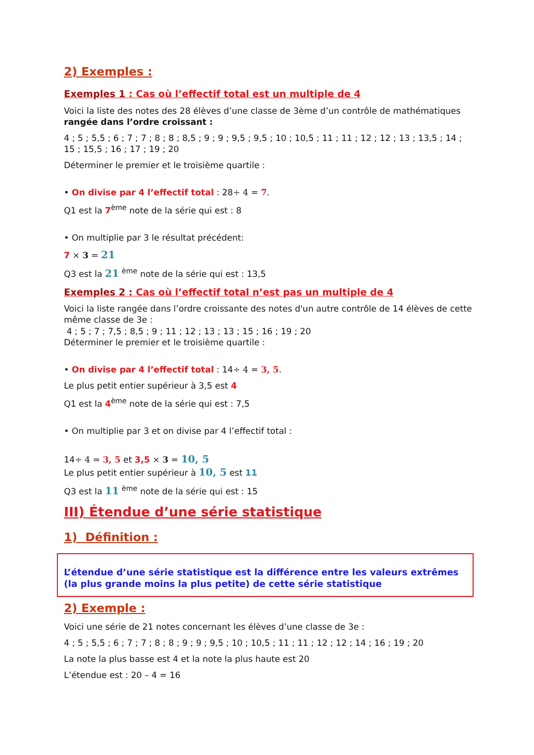2) Exemples :
Exemples 1 : Cas où l’effectif total est un multiple de 4
Voici la liste des notes des 28 élèves d’une classe de 3ème d’un contrôle de mathématiques rangée dans l’ordre croissant :
4 ; 5 ; 5,5 ; 6 ; 7 ; 7 ; 8 ; 8 ; 8,5 ; 9 ; 9 ; 9,5 ; 9,5 ; 10 ; 10,5 ; 11 ; 11 ; 12 ; 12 ; 13 ; 13,5 ; 14 ; 15 ; 15,5 ; 16 ; 17 ; 19 ; 20
Déterminer le premier et le troisième quartile :
• On divise par 4 l’effectif total : 28÷ 4 = 7.
Q1 est la 7<sup>ème</sup> note de la série qui est : 8
• On multiplie par 3 le résultat précédent:
7 × 3 = 21
Q3 est la 21 <sup>ème</sup> note de la série qui est : 13,5
Exemples 2 : Cas où l’effectif total n’est pas un multiple de 4
Voici la liste rangée dans l’ordre croissante des notes d'un autre contrôle de 14 élèves de cette même classe de 3e :
4 ; 5 ; 7 ; 7,5 ; 8,5 ; 9 ; 11 ; 12 ; 13 ; 13 ; 15 ; 16 ; 19 ; 20
Déterminer le premier et le troisième quartile :
• On divise par 4 l’effectif total : 14÷ 4 = 3, 5.
Le plus petit entier supérieur à 3,5 est 4
Q1 est la 4<sup>ème</sup> note de la série qui est : 7,5
• On multiplie par 3 et on divise par 4 l’effectif total :
14÷ 4 = 3, 5 et 3,5 × 3 = 10, 5
Le plus petit entier supérieur à 10, 5 est 11
Q3 est la 11 <sup>ème</sup> note de la série qui est : 15
III) Étendue d’une série statistique
1) Définition :
L’étendue d’une série statistique est la différence entre les valeurs extrêmes (la plus grande moins la plus petite) de cette série statistique
2) Exemple :
Voici une série de 21 notes concernant les élèves d’une classe de 3e :
4 ; 5 ; 5,5 ; 6 ; 7 ; 7 ; 8 ; 8 ; 9 ; 9 ; 9,5 ; 10 ; 10,5 ; 11 ; 11 ; 12 ; 12 ; 14 ; 16 ; 19 ; 20
La note la plus basse est 4 et la note la plus haute est 20
L’étendue est : 20 – 4 = 16